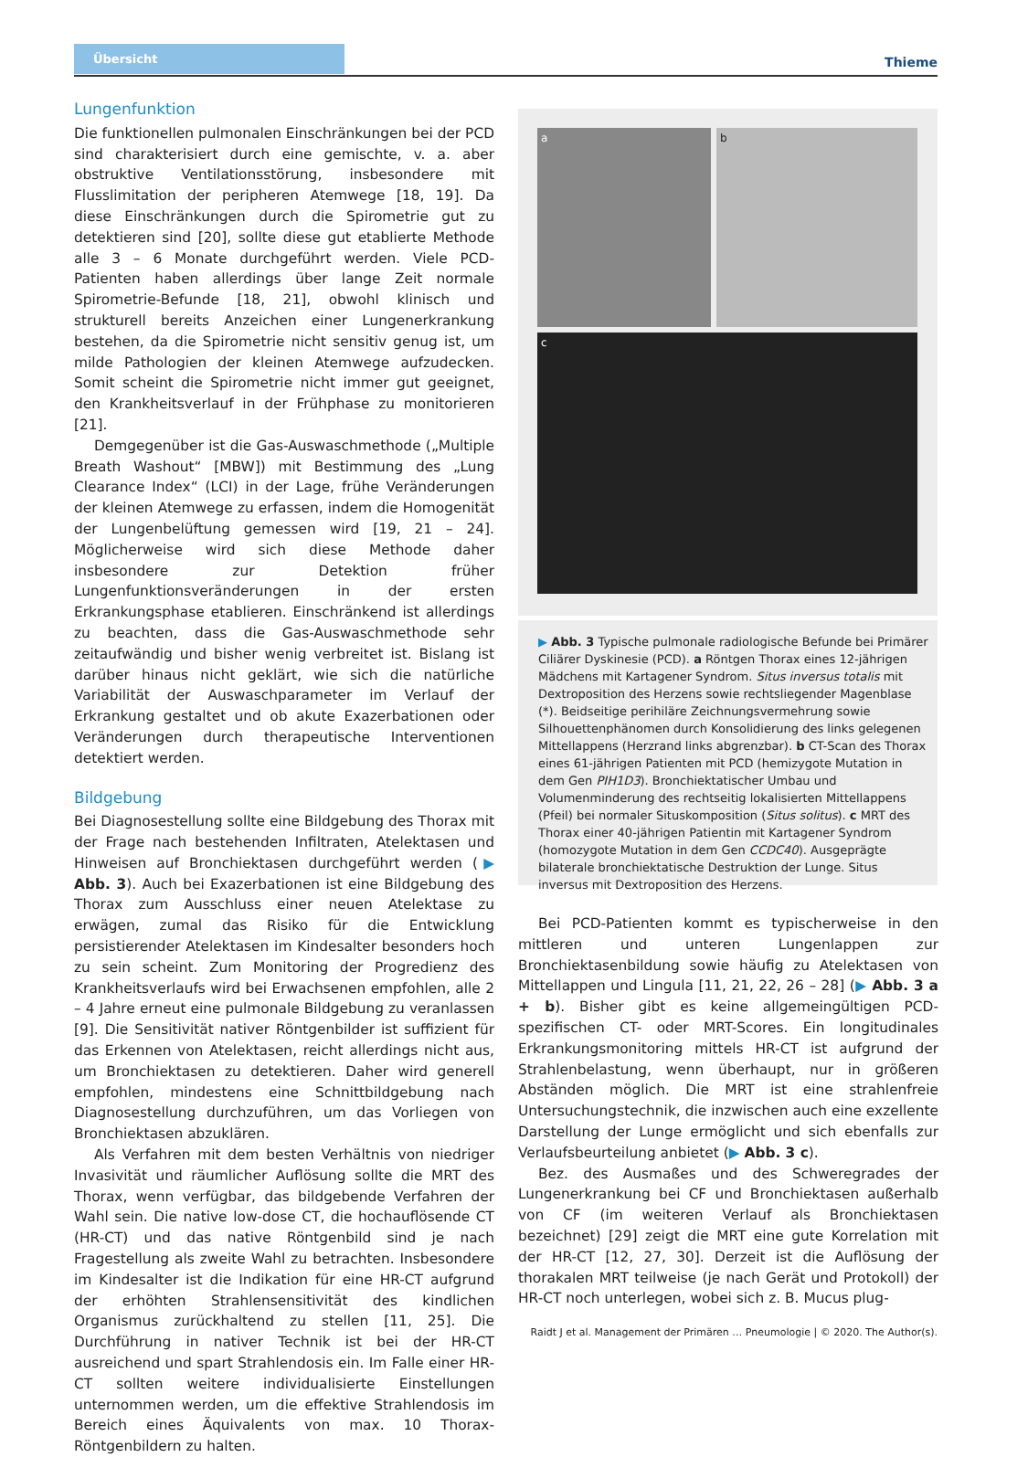Übersicht
Thieme
Lungenfunktion
Die funktionellen pulmonalen Einschränkungen bei der PCD sind charakterisiert durch eine gemischte, v. a. aber obstruktive Ventilationsstörung, insbesondere mit Flusslimitation der peripheren Atemwege [18, 19]. Da diese Einschränkungen durch die Spirometrie gut zu detektieren sind [20], sollte diese gut etablierte Methode alle 3 – 6 Monate durchgeführt werden. Viele PCD-Patienten haben allerdings über lange Zeit normale Spirometrie-Befunde [18, 21], obwohl klinisch und strukturell bereits Anzeichen einer Lungenerkrankung bestehen, da die Spirometrie nicht sensitiv genug ist, um milde Pathologien der kleinen Atemwege aufzudecken. Somit scheint die Spirometrie nicht immer gut geeignet, den Krankheitsverlauf in der Frühphase zu monitorieren [21].
Demgegenüber ist die Gas-Auswaschmethode („Multiple Breath Washout“ [MBW]) mit Bestimmung des „Lung Clearance Index“ (LCI) in der Lage, frühe Veränderungen der kleinen Atemwege zu erfassen, indem die Homogenität der Lungenbelüftung gemessen wird [19, 21 – 24]. Möglicherweise wird sich diese Methode daher insbesondere zur Detektion früher Lungenfunktionsveränderungen in der ersten Erkrankungsphase etablieren. Einschränkend ist allerdings zu beachten, dass die Gas-Auswaschmethode sehr zeitaufwändig und bisher wenig verbreitet ist. Bislang ist darüber hinaus nicht geklärt, wie sich die natürliche Variabilität der Auswaschparameter im Verlauf der Erkrankung gestaltet und ob akute Exazerbationen oder Veränderungen durch therapeutische Interventionen detektiert werden.
Bildgebung
Bei Diagnosestellung sollte eine Bildgebung des Thorax mit der Frage nach bestehenden Infiltraten, Atelektasen und Hinweisen auf Bronchiektasen durchgeführt werden (▶ Abb. 3). Auch bei Exazerbationen ist eine Bildgebung des Thorax zum Ausschluss einer neuen Atelektase zu erwägen, zumal das Risiko für die Entwicklung persistierender Atelektasen im Kindesalter besonders hoch zu sein scheint. Zum Monitoring der Progredienz des Krankheitsverlaufs wird bei Erwachsenen empfohlen, alle 2 – 4 Jahre erneut eine pulmonale Bildgebung zu veranlassen [9]. Die Sensitivität nativer Röntgenbilder ist suffizient für das Erkennen von Atelektasen, reicht allerdings nicht aus, um Bronchiektasen zu detektieren. Daher wird generell empfohlen, mindestens eine Schnittbildgebung nach Diagnosestellung durchzuführen, um das Vorliegen von Bronchiektasen abzuklären.
Als Verfahren mit dem besten Verhältnis von niedriger Invasivität und räumlicher Auflösung sollte die MRT des Thorax, wenn verfügbar, das bildgebende Verfahren der Wahl sein. Die native low-dose CT, die hochauflösende CT (HR-CT) und das native Röntgenbild sind je nach Fragestellung als zweite Wahl zu betrachten. Insbesondere im Kindesalter ist die Indikation für eine HR-CT aufgrund der erhöhten Strahlensensitivität des kindlichen Organismus zurückhaltend zu stellen [11, 25]. Die Durchführung in nativer Technik ist bei der HR-CT ausreichend und spart Strahlendosis ein. Im Falle einer HR-CT sollten weitere individualisierte Einstellungen unternommen werden, um die effektive Strahlendosis im Bereich eines Äquivalents von max. 10 Thorax-Röntgenbildern zu halten.
a b
c
▶ Abb. 3 Typische pulmonale radiologische Befunde bei Primärer Ciliärer Dyskinesie (PCD). a Röntgen Thorax eines 12-jährigen Mädchens mit Kartagener Syndrom. Situs inversus totalis mit Dextroposition des Herzens sowie rechtsliegender Magenblase (*). Beidseitige perihiläre Zeichnungsvermehrung sowie Silhouettenphänomen durch Konsolidierung des links gelegenen Mittellappens (Herzrand links abgrenzbar). b CT-Scan des Thorax eines 61-jährigen Patienten mit PCD (hemizygote Mutation in dem Gen PIH1D3). Bronchiektatischer Umbau und Volumenminderung des rechtseitig lokalisierten Mittellappens (Pfeil) bei normaler Situskomposition (Situs solitus). c MRT des Thorax einer 40-jährigen Patientin mit Kartagener Syndrom (homozygote Mutation in dem Gen CCDC40). Ausgeprägte bilaterale bronchiektatische Destruktion der Lunge. Situs inversus mit Dextroposition des Herzens.
Bei PCD-Patienten kommt es typischerweise in den mittleren und unteren Lungenlappen zur Bronchiektasenbildung sowie häufig zu Atelektasen von Mittellappen und Lingula [11, 21, 22, 26 – 28] (▶ Abb. 3 a + b). Bisher gibt es keine allgemeingültigen PCD-spezifischen CT- oder MRT-Scores. Ein longitudinales Erkrankungsmonitoring mittels HR-CT ist aufgrund der Strahlenbelastung, wenn überhaupt, nur in größeren Abständen möglich. Die MRT ist eine strahlenfreie Untersuchungstechnik, die inzwischen auch eine exzellente Darstellung der Lunge ermöglicht und sich ebenfalls zur Verlaufsbeurteilung anbietet (▶ Abb. 3 c).
Bez. des Ausmaßes und des Schweregrades der Lungenerkrankung bei CF und Bronchiektasen außerhalb von CF (im weiteren Verlauf als Bronchiektasen bezeichnet) [29] zeigt die MRT eine gute Korrelation mit der HR-CT [12, 27, 30]. Derzeit ist die Auflösung der thorakalen MRT teilweise (je nach Gerät und Protokoll) der HR-CT noch unterlegen, wobei sich z. B. Mucus plug-
Raidt J et al. Management der Primären … Pneumologie | © 2020. The Author(s).